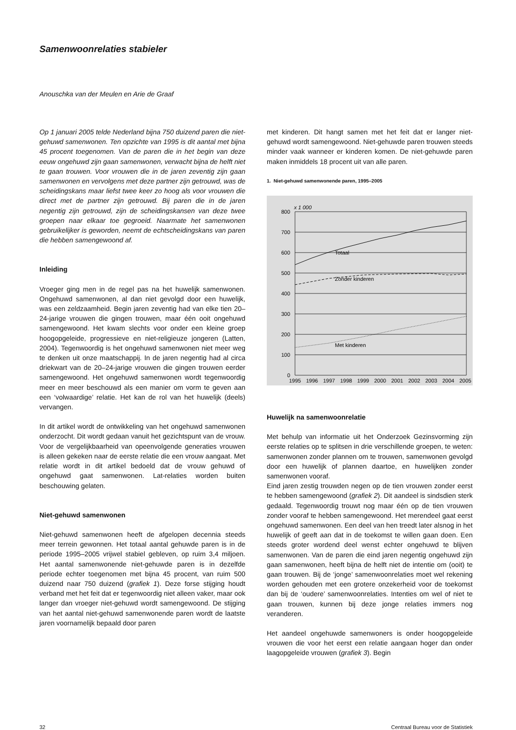Samenwoonrelaties stabieler
Anouschka van der Meulen en Arie de Graaf
Op 1 januari 2005 telde Nederland bijna 750 duizend paren die niet-gehuwd samenwonen. Ten opzichte van 1995 is dit aantal met bijna 45 procent toegenomen. Van de paren die in het begin van deze eeuw ongehuwd zijn gaan samenwonen, verwacht bijna de helft niet te gaan trouwen. Voor vrouwen die in de jaren zeventig zijn gaan samenwonen en vervolgens met deze partner zijn getrouwd, was de scheidingskans maar liefst twee keer zo hoog als voor vrouwen die direct met de partner zijn getrouwd. Bij paren die in de jaren negentig zijn getrouwd, zijn de scheidingskansen van deze twee groepen naar elkaar toe gegroeid. Naarmate het samenwonen gebruikelijker is geworden, neemt de echtscheidingskans van paren die hebben samengewoond af.
Inleiding
Vroeger ging men in de regel pas na het huwelijk samenwonen. Ongehuwd samenwonen, al dan niet gevolgd door een huwelijk, was een zeldzaamheid. Begin jaren zeventig had van elke tien 20–24-jarige vrouwen die gingen trouwen, maar één ooit ongehuwd samengewoond. Het kwam slechts voor onder een kleine groep hoogopgeleide, progressieve en niet-religieuze jongeren (Latten, 2004). Tegenwoordig is het ongehuwd samenwonen niet meer weg te denken uit onze maatschappij. In de jaren negentig had al circa driekwart van de 20–24-jarige vrouwen die gingen trouwen eerder samengewoond. Het ongehuwd samenwonen wordt tegenwoordig meer en meer beschouwd als een manier om vorm te geven aan een ‘volwaardige’ relatie. Het kan de rol van het huwelijk (deels) vervangen.
In dit artikel wordt de ontwikkeling van het ongehuwd samenwonen onderzocht. Dit wordt gedaan vanuit het gezichtspunt van de vrouw. Voor de vergelijkbaarheid van opeenvolgende generaties vrouwen is alleen gekeken naar de eerste relatie die een vrouw aangaat. Met relatie wordt in dit artikel bedoeld dat de vrouw gehuwd of ongehuwd gaat samenwonen. Lat-relaties worden buiten beschouwing gelaten.
Niet-gehuwd samenwonen
Niet-gehuwd samenwonen heeft de afgelopen decennia steeds meer terrein gewonnen. Het totaal aantal gehuwde paren is in de periode 1995–2005 vrijwel stabiel gebleven, op ruim 3,4 miljoen. Het aantal samenwonende niet-gehuwde paren is in dezelfde periode echter toegenomen met bijna 45 procent, van ruim 500 duizend naar 750 duizend (grafiek 1). Deze forse stijging houdt verband met het feit dat er tegenwoordig niet alleen vaker, maar ook langer dan vroeger niet-gehuwd wordt samengewoond. De stijging van het aantal niet-gehuwd samenwonende paren wordt de laatste jaren voornamelijk bepaald door paren
met kinderen. Dit hangt samen met het feit dat er langer niet-gehuwd wordt samengewoond. Niet-gehuwde paren trouwen steeds minder vaak wanneer er kinderen komen. De niet-gehuwde paren maken inmiddels 18 procent uit van alle paren.
1. Niet-gehuwd samenwonende paren, 1995–2005
x 1 000
Totaal
Zonder kinderen
Met kinderen
800
700
600
500
400
300
200
100
0
1995
1996
1997
1998
1999
2000
2001
2002
2003
2004
2005
Huwelijk na samenwoonrelatie
Met behulp van informatie uit het Onderzoek Gezinsvorming zijn eerste relaties op te splitsen in drie verschillende groepen, te weten: samenwonen zonder plannen om te trouwen, samenwonen gevolgd door een huwelijk of plannen daartoe, en huwelijken zonder samenwonen vooraf.
Eind jaren zestig trouwden negen op de tien vrouwen zonder eerst te hebben samengewoond (grafiek 2). Dit aandeel is sindsdien sterk gedaald. Tegenwoordig trouwt nog maar één op de tien vrouwen zonder vooraf te hebben samengewoond. Het merendeel gaat eerst ongehuwd samenwonen. Een deel van hen treedt later alsnog in het huwelijk of geeft aan dat in de toekomst te willen gaan doen. Een steeds groter wordend deel wenst echter ongehuwd te blijven samenwonen. Van de paren die eind jaren negentig ongehuwd zijn gaan samenwonen, heeft bijna de helft niet de intentie om (ooit) te gaan trouwen. Bij de ‘jonge’ samenwoonrelaties moet wel rekening worden gehouden met een grotere onzekerheid voor de toekomst dan bij de ‘oudere’ samenwoonrelaties. Intenties om wel of niet te gaan trouwen, kunnen bij deze jonge relaties immers nog veranderen.
Het aandeel ongehuwde samenwoners is onder hoogopgeleide vrouwen die voor het eerst een relatie aangaan hoger dan onder laagopgeleide vrouwen (grafiek 3). Begin
32 Centraal Bureau voor de Statistiek